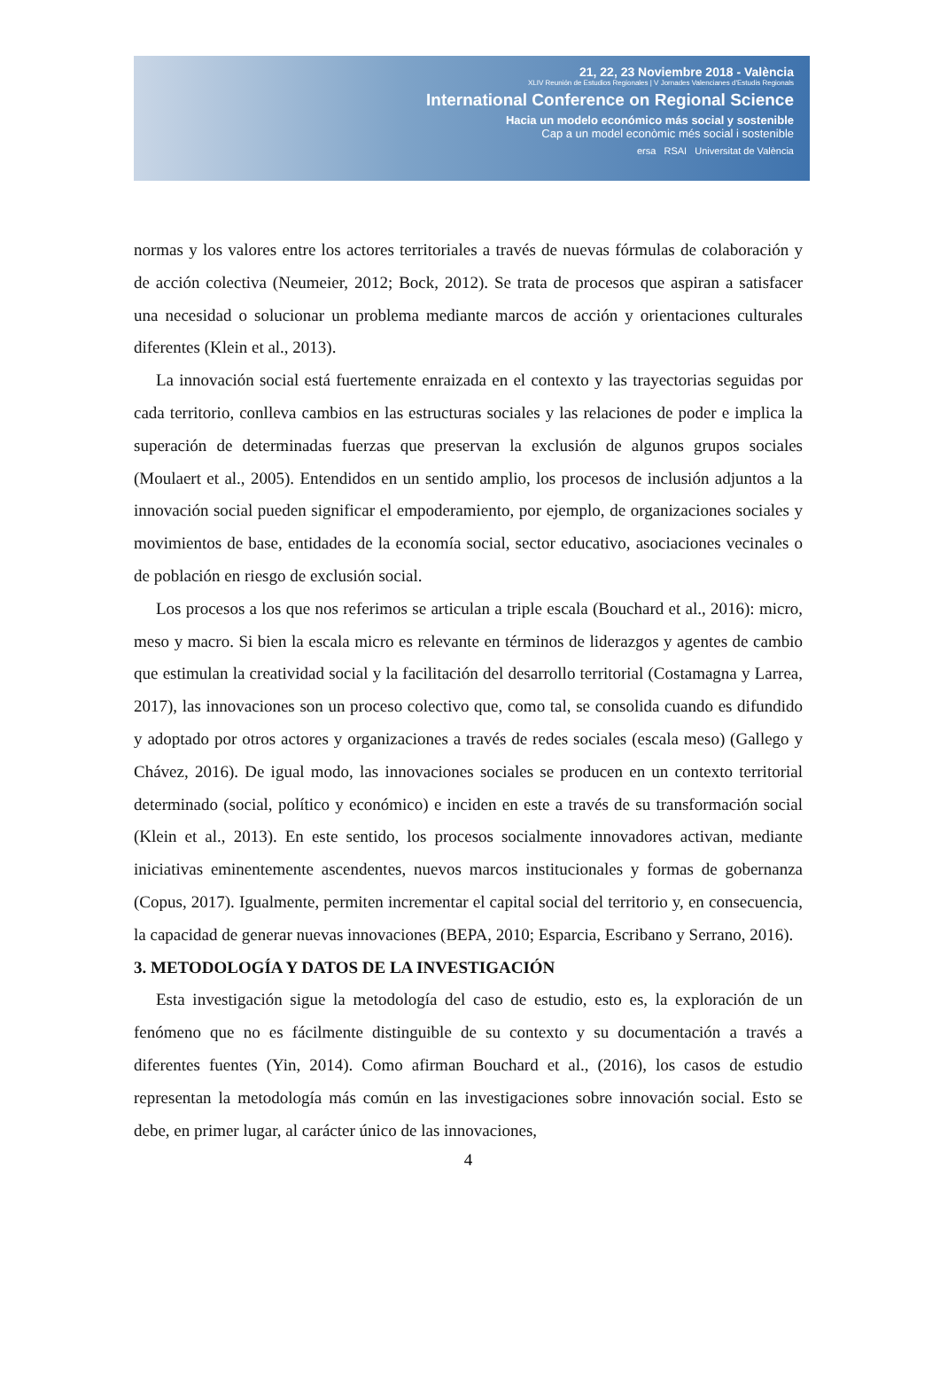21, 22, 23 Noviembre 2018 - València
XLIV Reunión de Estudios Regionales | V Jornades Valencianes d'Estudis Regionals
International Conference on Regional Science
Hacia un modelo económico más social y sostenible
Cap a un model econòmic més social i sostenible
ersa RSAI Universitat de València
normas y los valores entre los actores territoriales a través de nuevas fórmulas de colaboración y de acción colectiva (Neumeier, 2012; Bock, 2012). Se trata de procesos que aspiran a satisfacer una necesidad o solucionar un problema mediante marcos de acción y orientaciones culturales diferentes (Klein et al., 2013).
La innovación social está fuertemente enraizada en el contexto y las trayectorias seguidas por cada territorio, conlleva cambios en las estructuras sociales y las relaciones de poder e implica la superación de determinadas fuerzas que preservan la exclusión de algunos grupos sociales (Moulaert et al., 2005). Entendidos en un sentido amplio, los procesos de inclusión adjuntos a la innovación social pueden significar el empoderamiento, por ejemplo, de organizaciones sociales y movimientos de base, entidades de la economía social, sector educativo, asociaciones vecinales o de población en riesgo de exclusión social.
Los procesos a los que nos referimos se articulan a triple escala (Bouchard et al., 2016): micro, meso y macro. Si bien la escala micro es relevante en términos de liderazgos y agentes de cambio que estimulan la creatividad social y la facilitación del desarrollo territorial (Costamagna y Larrea, 2017), las innovaciones son un proceso colectivo que, como tal, se consolida cuando es difundido y adoptado por otros actores y organizaciones a través de redes sociales (escala meso) (Gallego y Chávez, 2016). De igual modo, las innovaciones sociales se producen en un contexto territorial determinado (social, político y económico) e inciden en este a través de su transformación social (Klein et al., 2013). En este sentido, los procesos socialmente innovadores activan, mediante iniciativas eminentemente ascendentes, nuevos marcos institucionales y formas de gobernanza (Copus, 2017). Igualmente, permiten incrementar el capital social del territorio y, en consecuencia, la capacidad de generar nuevas innovaciones (BEPA, 2010; Esparcia, Escribano y Serrano, 2016).
3. METODOLOGÍA Y DATOS DE LA INVESTIGACIÓN
Esta investigación sigue la metodología del caso de estudio, esto es, la exploración de un fenómeno que no es fácilmente distinguible de su contexto y su documentación a través a diferentes fuentes (Yin, 2014). Como afirman Bouchard et al., (2016), los casos de estudio representan la metodología más común en las investigaciones sobre innovación social. Esto se debe, en primer lugar, al carácter único de las innovaciones,
4